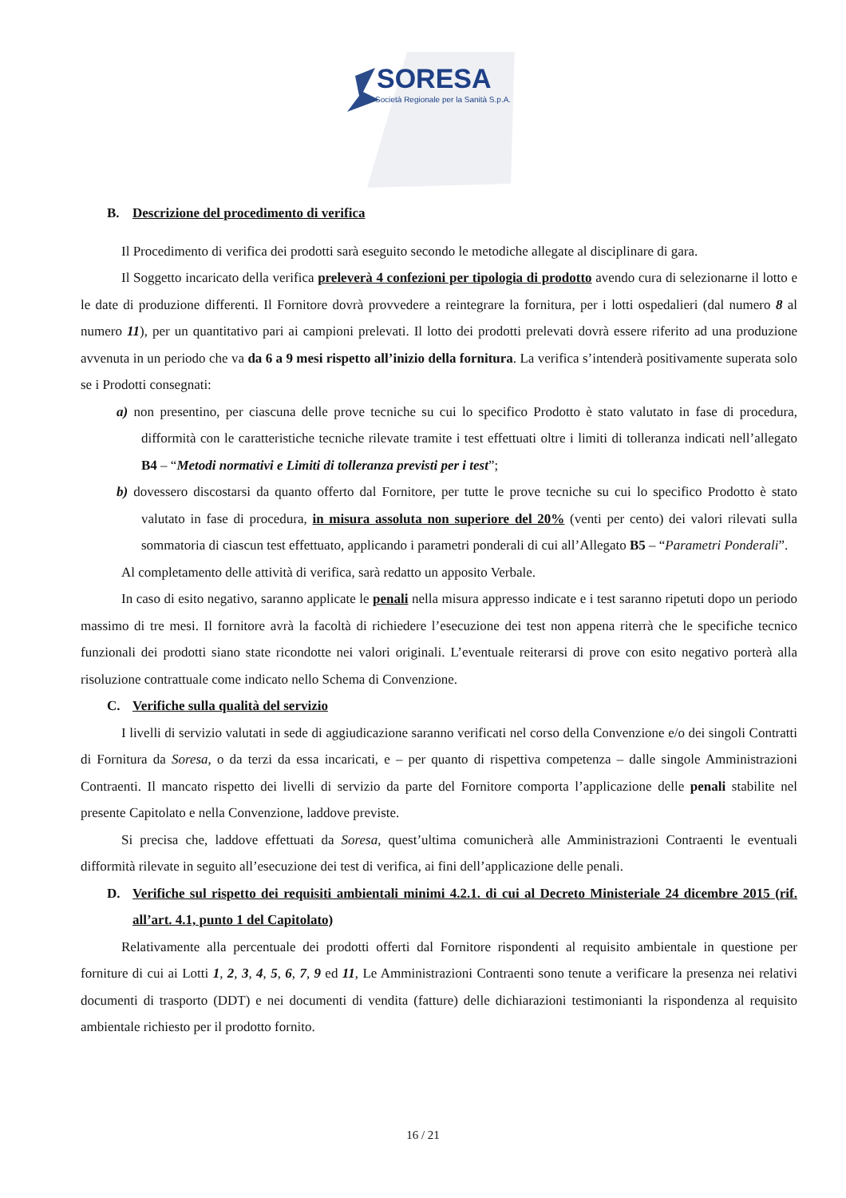SORESA
Società Regionale per la Sanità S.p.A.
B. Descrizione del procedimento di verifica
Il Procedimento di verifica dei prodotti sarà eseguito secondo le metodiche allegate al disciplinare di gara.
Il Soggetto incaricato della verifica preleverà 4 confezioni per tipologia di prodotto avendo cura di selezionarne il lotto e le date di produzione differenti. Il Fornitore dovrà provvedere a reintegrare la fornitura, per i lotti ospedalieri (dal numero 8 al numero 11), per un quantitativo pari ai campioni prelevati. Il lotto dei prodotti prelevati dovrà essere riferito ad una produzione avvenuta in un periodo che va da 6 a 9 mesi rispetto all’inizio della fornitura. La verifica s’intenderà positivamente superata solo se i Prodotti consegnati:
a) non presentino, per ciascuna delle prove tecniche su cui lo specifico Prodotto è stato valutato in fase di procedura, difformità con le caratteristiche tecniche rilevate tramite i test effettuati oltre i limiti di tolleranza indicati nell’allegato B4 – “Metodi normativi e Limiti di tolleranza previsti per i test”;
b) dovessero discostarsi da quanto offerto dal Fornitore, per tutte le prove tecniche su cui lo specifico Prodotto è stato valutato in fase di procedura, in misura assoluta non superiore del 20% (venti per cento) dei valori rilevati sulla sommatoria di ciascun test effettuato, applicando i parametri ponderali di cui all’Allegato B5 – “Parametri Ponderali”.
Al completamento delle attività di verifica, sarà redatto un apposito Verbale.
In caso di esito negativo, saranno applicate le penali nella misura appresso indicate e i test saranno ripetuti dopo un periodo massimo di tre mesi. Il fornitore avrà la facoltà di richiedere l’esecuzione dei test non appena riterrà che le specifiche tecnico funzionali dei prodotti siano state ricondotte nei valori originali. L’eventuale reiterarsi di prove con esito negativo porterà alla risoluzione contrattuale come indicato nello Schema di Convenzione.
C. Verifiche sulla qualità del servizio
I livelli di servizio valutati in sede di aggiudicazione saranno verificati nel corso della Convenzione e/o dei singoli Contratti di Fornitura da Soresa, o da terzi da essa incaricati, e – per quanto di rispettiva competenza – dalle singole Amministrazioni Contraenti. Il mancato rispetto dei livelli di servizio da parte del Fornitore comporta l’applicazione delle penali stabilite nel presente Capitolato e nella Convenzione, laddove previste.
Si precisa che, laddove effettuati da Soresa, quest’ultima comunicherà alle Amministrazioni Contraenti le eventuali difformità rilevate in seguito all’esecuzione dei test di verifica, ai fini dell’applicazione delle penali.
D. Verifiche sul rispetto dei requisiti ambientali minimi 4.2.1. di cui al Decreto Ministeriale 24 dicembre 2015 (rif. all’art. 4.1, punto 1 del Capitolato)
Relativamente alla percentuale dei prodotti offerti dal Fornitore rispondenti al requisito ambientale in questione per forniture di cui ai Lotti 1, 2, 3, 4, 5, 6, 7, 9 ed 11, Le Amministrazioni Contraenti sono tenute a verificare la presenza nei relativi documenti di trasporto (DDT) e nei documenti di vendita (fatture) delle dichiarazioni testimonianti la rispondenza al requisito ambientale richiesto per il prodotto fornito.
16 / 21